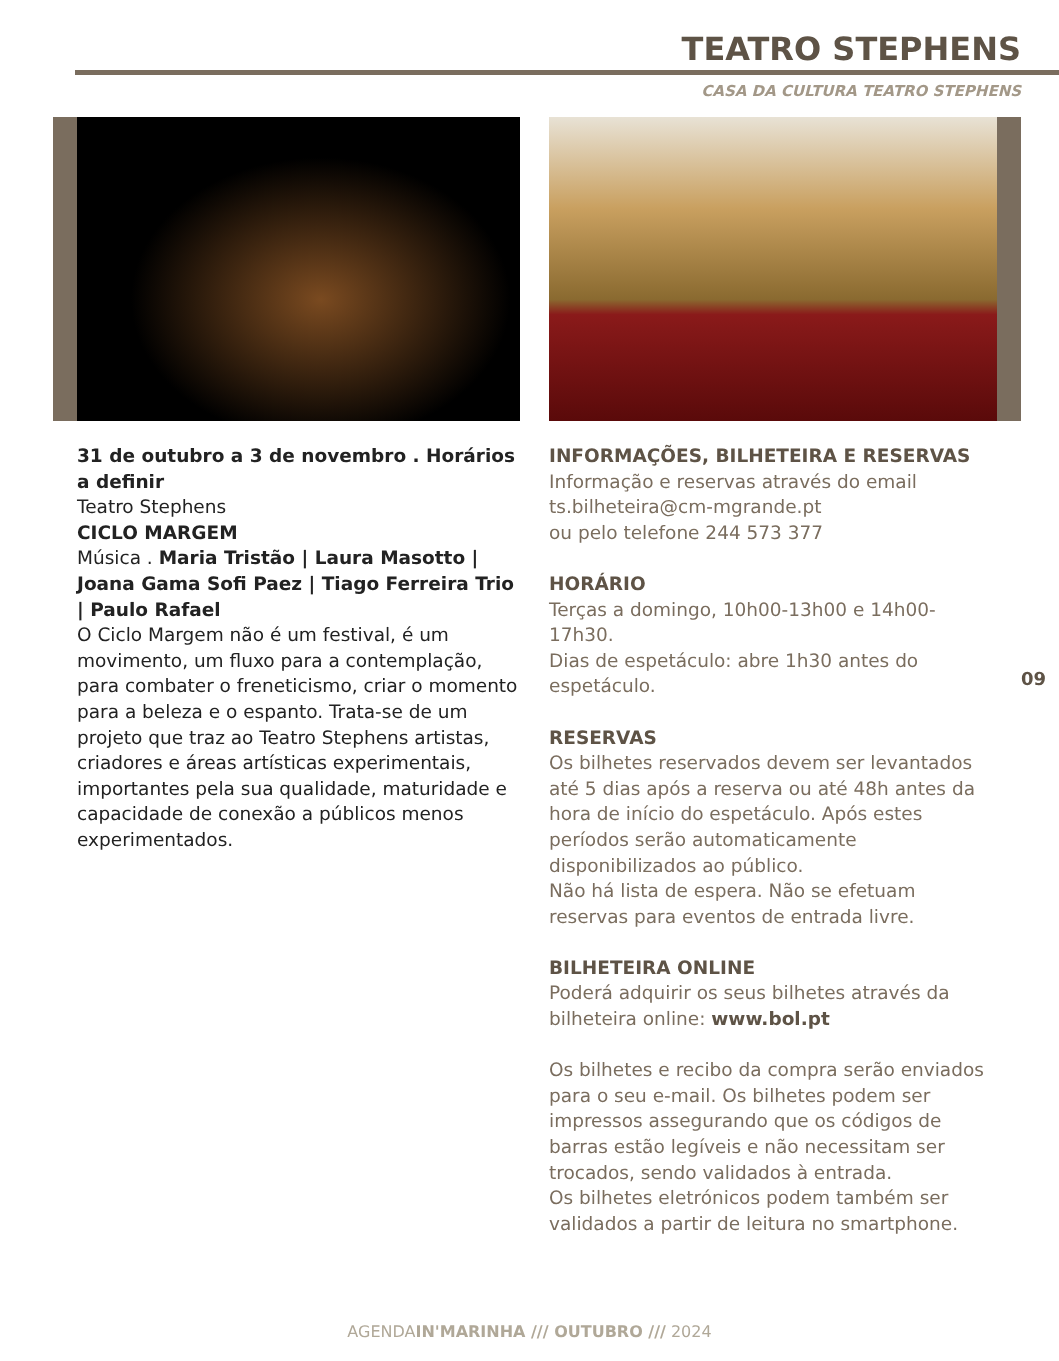TEATRO STEPHENS
CASA DA CULTURA TEATRO STEPHENS
31 de outubro a 3 de novembro . Horários a definir
Teatro Stephens
CICLO MARGEM
Música . Maria Tristão | Laura Masotto | Joana Gama Sofi Paez | Tiago Ferreira Trio | Paulo Rafael
O Ciclo Margem não é um festival, é um movimento, um fluxo para a contemplação, para combater o freneticismo, criar o momento para a beleza e o espanto. Trata-se de um projeto que traz ao Teatro Stephens artistas, criadores e áreas artísticas experimentais, importantes pela sua qualidade, maturidade e capacidade de conexão a públicos menos experimentados.
INFORMAÇÕES, BILHETEIRA E RESERVAS
Informação e reservas através do email ts.bilheteira@cm-mgrande.pt
ou pelo telefone 244 573 377
HORÁRIO
Terças a domingo, 10h00-13h00 e 14h00-17h30.
Dias de espetáculo: abre 1h30 antes do espetáculo.
RESERVAS
Os bilhetes reservados devem ser levantados até 5 dias após a reserva ou até 48h antes da hora de início do espetáculo. Após estes períodos serão automaticamente disponibilizados ao público.
Não há lista de espera. Não se efetuam reservas para eventos de entrada livre.
BILHETEIRA ONLINE
Poderá adquirir os seus bilhetes através da bilheteira online: www.bol.pt
Os bilhetes e recibo da compra serão enviados para o seu e-mail. Os bilhetes podem ser impressos assegurando que os códigos de barras estão legíveis e não necessitam ser trocados, sendo validados à entrada.
Os bilhetes eletrónicos podem também ser validados a partir de leitura no smartphone.
09
AGENDAIN'MARINHA /// OUTUBRO /// 2024